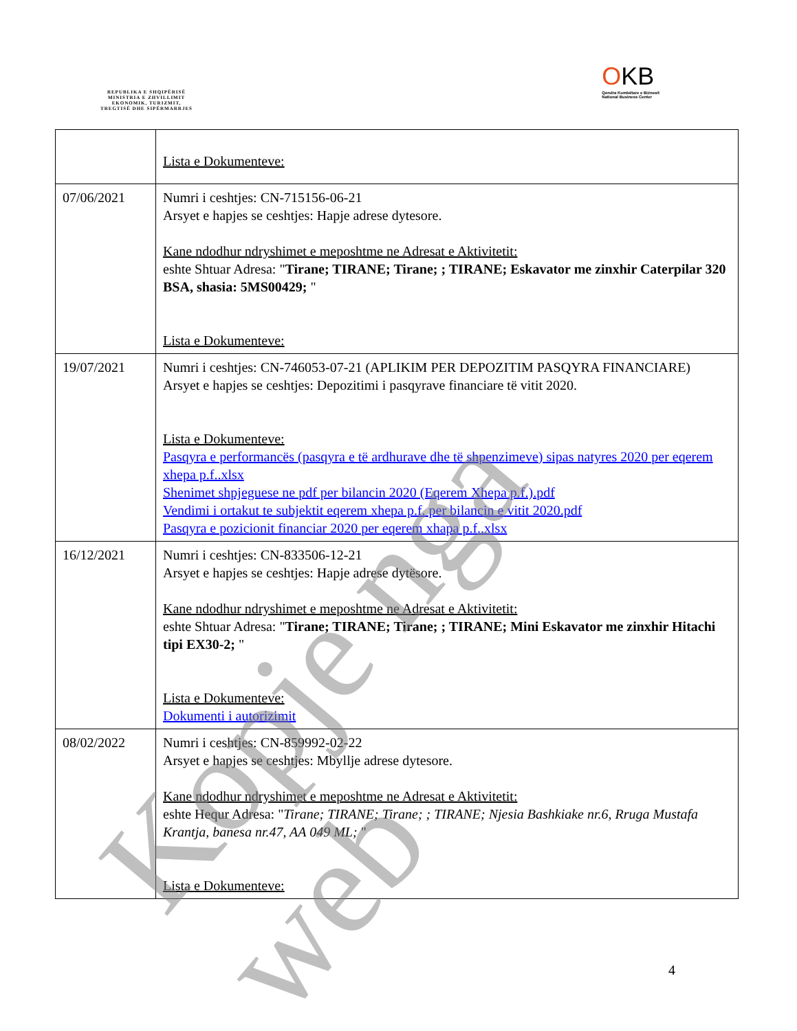REPUBLIKA E SHQIPËRISË
MINISTRIA E ZHVILLIMIT
EKONOMIK, TURIZMIT,
TREGTISË DHE SIPËRMARRJES
OKB
Qendra Kombëtare e Biznesit
National Business Center
| | Lista e Dokumenteve: |
| 07/06/2021 | Numri i ceshtjes: CN-715156-06-21 Arsyet e hapjes se ceshtjes: Hapje adrese dytesore. Kane ndodhur ndryshimet e meposhtme ne Adresat e Aktivitetit: eshte Shtuar Adresa: " Tirane; TIRANE; Tirane; ; TIRANE; Eskavator me zinxhir Caterpilar 320 BSA, shasia: 5MS00429; " Lista e Dokumenteve: |
| 19/07/2021 | Numri i ceshtjes: CN-746053-07-21 (APLIKIM PER DEPOZITIM PASQYRA FINANCIARE) Arsyet e hapjes se ceshtjes: Depozitimi i pasqyrave financiare të vitit 2020. Lista e Dokumenteve: Pasqyra e performancës (pasqyra e të ardhurave dhe të shpenzimeve) sipas natyres 2020 per eqerem xhepa p.f..xlsx Shenimet shpjeguese ne pdf per bilancin 2020 (Eqerem Xhepa p.f.).pdf Vendimi i ortakut te subjektit eqerem xhepa p.f. per bilancin e vitit 2020.pdf Pasqyra e pozicionit financiar 2020 per eqerem xhapa p.f..xlsx |
| 16/12/2021 | Numri i ceshtjes: CN-833506-12-21 Arsyet e hapjes se ceshtjes: Hapje adrese dytësore. Kane ndodhur ndryshimet e meposhtme ne Adresat e Aktivitetit: eshte Shtuar Adresa: " Tirane; TIRANE; Tirane; ; TIRANE; Mini Eskavator me zinxhir Hitachi tipi EX30-2; " Lista e Dokumenteve: Dokumenti i autorizimit |
| 08/02/2022 | Numri i ceshtjes: CN-859992-02-22 Arsyet e hapjes se ceshtjes: Mbyllje adrese dytesore. Kane ndodhur ndryshimet e meposhtme ne Adresat e Aktivitetit: eshte Hequr Adresa: " Tirane; TIRANE; Tirane; ; TIRANE; Njesia Bashkiake nr.6, Rruga Mustafa Krantja, banesa nr.47, AA 049 ML; " Lista e Dokumenteve: |
4
Kopje nga web